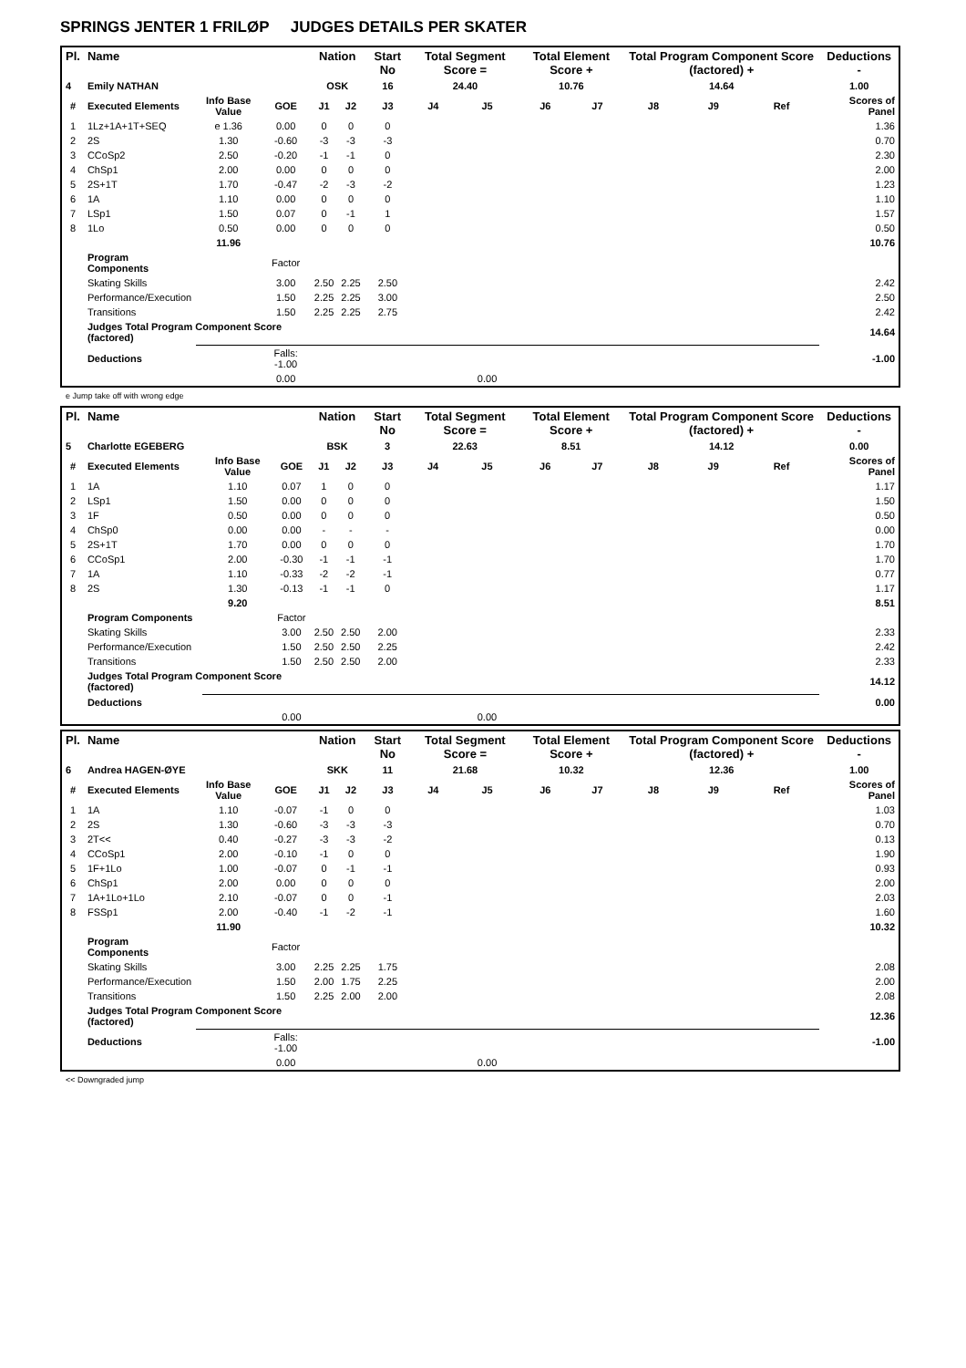SPRINGS JENTER 1 FRILØP JUDGES DETAILS PER SKATER
| Pl. | Name | | | Nation | | Start No | Total Segment Score = | | Total Element Score + | | Total Program Component Score (factored) + | | | Deductions - |
| --- | --- | --- | --- | --- | --- | --- | --- | --- | --- | --- | --- | --- | --- | --- |
| 4 | Emily NATHAN | | | OSK | | 16 | 24.40 | | 10.76 | | 14.64 | | | 1.00 |
| # | Executed Elements | Info Base Value | GOE | J1 | J2 | J3 | J4 | J5 | J6 | J7 | J8 | J9 | Ref | Scores of Panel |
| 1 | 1Lz+1A+1T+SEQ | e 1.36 | 0.00 | 0 | 0 | 0 | | | | | | | | 1.36 |
| 2 | 2S | 1.30 | -0.60 | -3 | -3 | -3 | | | | | | | | 0.70 |
| 3 | CCoSp2 | 2.50 | -0.20 | -1 | -1 | 0 | | | | | | | | 2.30 |
| 4 | ChSp1 | 2.00 | 0.00 | 0 | 0 | 0 | | | | | | | | 2.00 |
| 5 | 2S+1T | 1.70 | -0.47 | -2 | -3 | -2 | | | | | | | | 1.23 |
| 6 | 1A | 1.10 | 0.00 | 0 | 0 | 0 | | | | | | | | 1.10 |
| 7 | LSp1 | 1.50 | 0.07 | 0 | -1 | 1 | | | | | | | | 1.57 |
| 8 | 1Lo | 0.50 | 0.00 | 0 | 0 | 0 | | | | | | | | 0.50 |
| | | 11.96 | | | | | | | | | | | | 10.76 |
| | Program Components | | Factor | | | | | | | | | | | |
| | Skating Skills | | 3.00 | 2.50 | 2.25 | 2.50 | | | | | | | | 2.42 |
| | Performance/Execution | | 1.50 | 2.25 | 2.25 | 3.00 | | | | | | | | 2.50 |
| | Transitions | | 1.50 | 2.25 | 2.25 | 2.75 | | | | | | | | 2.42 |
| | Judges Total Program Component Score (factored) | | | | | | | | | | | | | 14.64 |
| | Deductions | | Falls: -1.00 | | | | | | | | | | | -1.00 |
| | | | 0.00 | | | | | 0.00 | | | | | | |
e Jump take off with wrong edge
| Pl. | Name | | | Nation | | Start No | Total Segment Score = | | Total Element Score + | | Total Program Component Score (factored) + | | | Deductions - |
| --- | --- | --- | --- | --- | --- | --- | --- | --- | --- | --- | --- | --- | --- | --- |
| 5 | Charlotte EGEBERG | | | BSK | | 3 | 22.63 | | 8.51 | | 14.12 | | | 0.00 |
| # | Executed Elements | Info Base Value | GOE | J1 | J2 | J3 | J4 | J5 | J6 | J7 | J8 | J9 | Ref | Scores of Panel |
| 1 | 1A | 1.10 | 0.07 | 1 | 0 | 0 | | | | | | | | 1.17 |
| 2 | LSp1 | 1.50 | 0.00 | 0 | 0 | 0 | | | | | | | | 1.50 |
| 3 | 1F | 0.50 | 0.00 | 0 | 0 | 0 | | | | | | | | 0.50 |
| 4 | ChSp0 | 0.00 | 0.00 | - | - | - | | | | | | | | 0.00 |
| 5 | 2S+1T | 1.70 | 0.00 | 0 | 0 | 0 | | | | | | | | 1.70 |
| 6 | CCoSp1 | 2.00 | -0.30 | -1 | -1 | -1 | | | | | | | | 1.70 |
| 7 | 1A | 1.10 | -0.33 | -2 | -2 | -1 | | | | | | | | 0.77 |
| 8 | 2S | 1.30 | -0.13 | -1 | -1 | 0 | | | | | | | | 1.17 |
| | | 9.20 | | | | | | | | | | | | 8.51 |
| | Program Components | | Factor | | | | | | | | | | | |
| | Skating Skills | | 3.00 | 2.50 | 2.50 | 2.00 | | | | | | | | 2.33 |
| | Performance/Execution | | 1.50 | 2.50 | 2.50 | 2.25 | | | | | | | | 2.42 |
| | Transitions | | 1.50 | 2.50 | 2.50 | 2.00 | | | | | | | | 2.33 |
| | Judges Total Program Component Score (factored) | | | | | | | | | | | | | 14.12 |
| | Deductions | | | | | | | | | | | | | 0.00 |
| | | | 0.00 | | | | | 0.00 | | | | | | |
| Pl. | Name | | | Nation | | Start No | Total Segment Score = | | Total Element Score + | | Total Program Component Score (factored) + | | | Deductions - |
| --- | --- | --- | --- | --- | --- | --- | --- | --- | --- | --- | --- | --- | --- | --- |
| 6 | Andrea HAGEN-ØYE | | | SKK | | 11 | 21.68 | | 10.32 | | 12.36 | | | 1.00 |
| # | Executed Elements | Info Base Value | GOE | J1 | J2 | J3 | J4 | J5 | J6 | J7 | J8 | J9 | Ref | Scores of Panel |
| 1 | 1A | 1.10 | -0.07 | -1 | 0 | 0 | | | | | | | | 1.03 |
| 2 | 2S | 1.30 | -0.60 | -3 | -3 | -3 | | | | | | | | 0.70 |
| 3 | 2T<< | 0.40 | -0.27 | -3 | -3 | -2 | | | | | | | | 0.13 |
| 4 | CCoSp1 | 2.00 | -0.10 | -1 | 0 | 0 | | | | | | | | 1.90 |
| 5 | 1F+1Lo | 1.00 | -0.07 | 0 | -1 | -1 | | | | | | | | 0.93 |
| 6 | ChSp1 | 2.00 | 0.00 | 0 | 0 | 0 | | | | | | | | 2.00 |
| 7 | 1A+1Lo+1Lo | 2.10 | -0.07 | 0 | 0 | -1 | | | | | | | | 2.03 |
| 8 | FSSp1 | 2.00 | -0.40 | -1 | -2 | -1 | | | | | | | | 1.60 |
| | | 11.90 | | | | | | | | | | | | 10.32 |
| | Program Components | | Factor | | | | | | | | | | | |
| | Skating Skills | | 3.00 | 2.25 | 2.25 | 1.75 | | | | | | | | 2.08 |
| | Performance/Execution | | 1.50 | 2.00 | 1.75 | 2.25 | | | | | | | | 2.00 |
| | Transitions | | 1.50 | 2.25 | 2.00 | 2.00 | | | | | | | | 2.08 |
| | Judges Total Program Component Score (factored) | | | | | | | | | | | | | 12.36 |
| | Deductions | | Falls: -1.00 | | | | | | | | | | | -1.00 |
| | | | 0.00 | | | | | 0.00 | | | | | | |
<< Downgraded jump